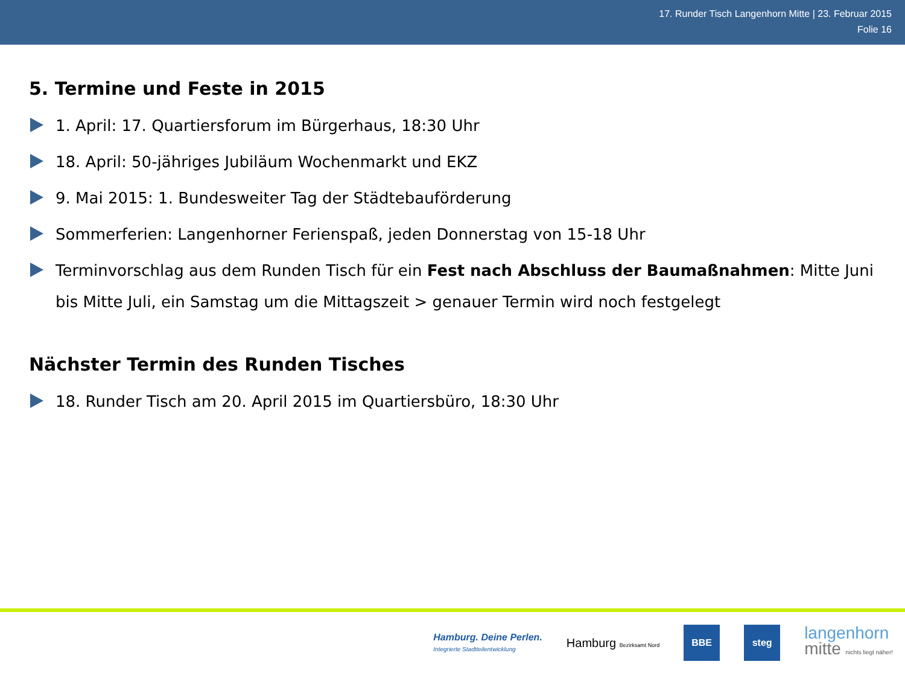17. Runder Tisch Langenhorn Mitte | 23. Februar 2015
Folie 16
5. Termine und Feste in 2015
1. April: 17. Quartiersforum im Bürgerhaus, 18:30 Uhr
18. April: 50-jähriges Jubiläum Wochenmarkt und EKZ
9. Mai 2015: 1. Bundesweiter Tag der Städtebauförderung
Sommerferien: Langenhorner Ferienspaß, jeden Donnerstag von 15-18 Uhr
Terminvorschlag aus dem Runden Tisch für ein Fest nach Abschluss der Baumaßnahmen: Mitte Juni bis Mitte Juli, ein Samstag um die Mittagszeit > genauer Termin wird noch festgelegt
Nächster Termin des Runden Tisches
18. Runder Tisch am 20. April 2015 im Quartiersbüro, 18:30 Uhr
Hamburg. Deine Perlen.
Integrierte Stadtteilentwicklung
Hamburg Bezirksamt Nord
BBE steg
langenhorn
mitte nichts liegt näher!